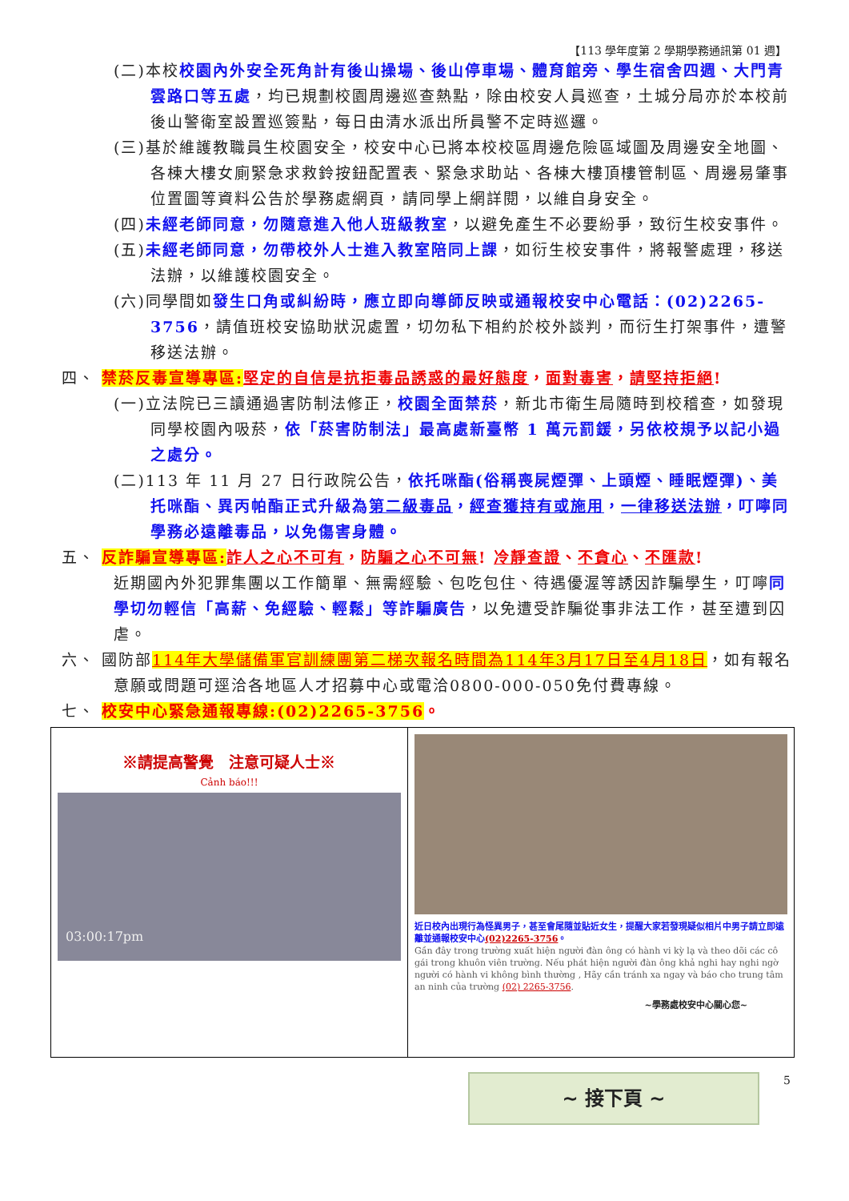【113 學年度第 2 學期學務通訊第 01 週】
(二)本校校園內外安全死角計有後山操場、後山停車場、體育館旁、學生宿舍四週、大門青雲路口等五處，均已規劃校園周邊巡查熱點，除由校安人員巡查，土城分局亦於本校前後山警衛室設置巡簽點，每日由清水派出所員警不定時巡邏。
(三)基於維護教職員生校園安全，校安中心已將本校校區周邊危險區域圖及周邊安全地圖、各棟大樓女廁緊急求救鈴按鈕配置表、緊急求助站、各棟大樓頂樓管制區、周邊易肇事位置圖等資料公告於學務處網頁，請同學上網詳閱，以維自身安全。
(四)未經老師同意，勿隨意進入他人班級教室，以避免產生不必要紛爭，致衍生校安事件。
(五)未經老師同意，勿帶校外人士進入教室陪同上課，如衍生校安事件，將報警處理，移送法辦，以維護校園安全。
(六)同學間如發生口角或糾紛時，應立即向導師反映或通報校安中心電話：(02)2265-3756，請值班校安協助狀況處置，切勿私下相約於校外談判，而衍生打架事件，遭警移送法辦。
四、 禁菸反毒宣導專區: 堅定的自信是抗拒毒品誘惑的最好態度，面對毒害，請堅持拒絕!
(一)立法院已三讀通過害防制法修正，校園全面禁菸，新北市衛生局隨時到校稽查，如發現同學校園內吸菸，依「菸害防制法」最高處新臺幣 1 萬元罰鍰，另依校規予以記小過之處分。
(二)113 年 11 月 27 日行政院公告，依托咪酯(俗稱喪屍煙彈、上頭煙、睡眠煙彈)、美托咪酯、異丙帕酯正式升級為第二級毒品，經查獲持有或施用，一律移送法辦，叮嚀同學務必遠離毒品，以免傷害身體。
五、 反詐騙宣導專區: 詐人之心不可有，防騙之心不可無! 冷靜查證、不貪心、不匯款!
近期國內外犯罪集團以工作簡單、無需經驗、包吃包住、待遇優渥等誘因詐騙學生，叮嚀同學切勿輕信「高薪、免經驗、輕鬆」等詐騙廣告，以免遭受詐騙從事非法工作，甚至遭到囚虐。
六、 國防部114年大學儲備軍官訓練團第二梯次報名時間為114年3月17日至4月18日，如有報名意願或問題可逕洽各地區人才招募中心或電洽0800-000-050免付費專線。
七、 校安中心緊急通報專線:(02)2265-3756。
| ※請提高警覺 注意可疑人士※ Cảnh báo!!! 03:00:17pm | 近日校內出現行為怪異男子，甚至會尾隨並貼近女生，提醒大家若發現疑似相片中男子請立即遠離並通報校安中心 (02)2265-3756 。 Gần đây trong trường xuất hiện người đàn ông có hành vi kỳ lạ và theo dõi các cô gái trong khuôn viên trường. Nếu phát hiện người đàn ông khả nghi hay nghi ngờ người có hành vi không bình thường , Hãy cần tránh xa ngay và báo cho trung tâm an ninh của trường (02) 2265-3756 . ~學務處校安中心關心您~ |
~ 接下頁 ~
5